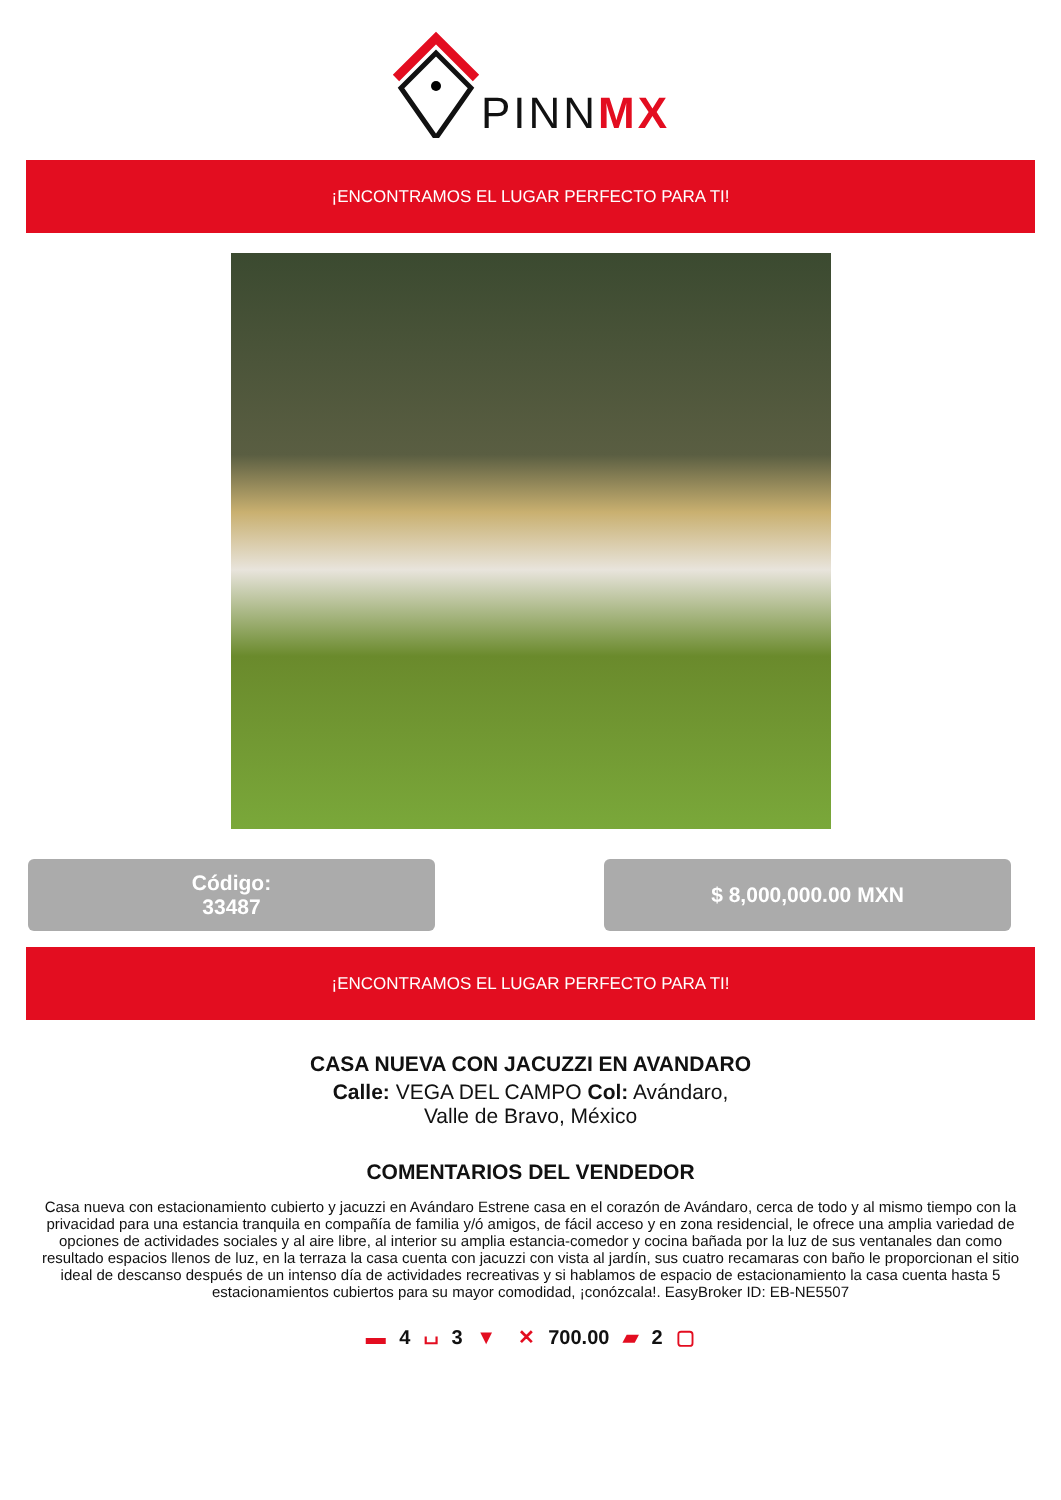PINNMX
¡ENCONTRAMOS EL LUGAR PERFECTO PARA TI!
Código:
33487
$ 8,000,000.00 MXN
¡ENCONTRAMOS EL LUGAR PERFECTO PARA TI!
CASA NUEVA CON JACUZZI EN AVANDARO
Calle: VEGA DEL CAMPO Col: Avándaro,
Valle de Bravo, México
COMENTARIOS DEL VENDEDOR
Casa nueva con estacionamiento cubierto y jacuzzi en Avándaro Estrene casa en el corazón de Avándaro, cerca de todo y al mismo tiempo con la privacidad para una estancia tranquila en compañía de familia y/ó amigos, de fácil acceso y en zona residencial, le ofrece una amplia variedad de opciones de actividades sociales y al aire libre, al interior su amplia estancia-comedor y cocina bañada por la luz de sus ventanales dan como resultado espacios llenos de luz, en la terraza la casa cuenta con jacuzzi con vista al jardín, sus cuatro recamaras con baño le proporcionan el sitio ideal de descanso después de un intenso día de actividades recreativas y si hablamos de espacio de estacionamiento la casa cuenta hasta 5 estacionamientos cubiertos para su mayor comodidad, ¡conózcala!. EasyBroker ID: EB-NE5507
▬ 4 ⌴ 3 ▼ ✕ 700.00 ▰ 2 ▢